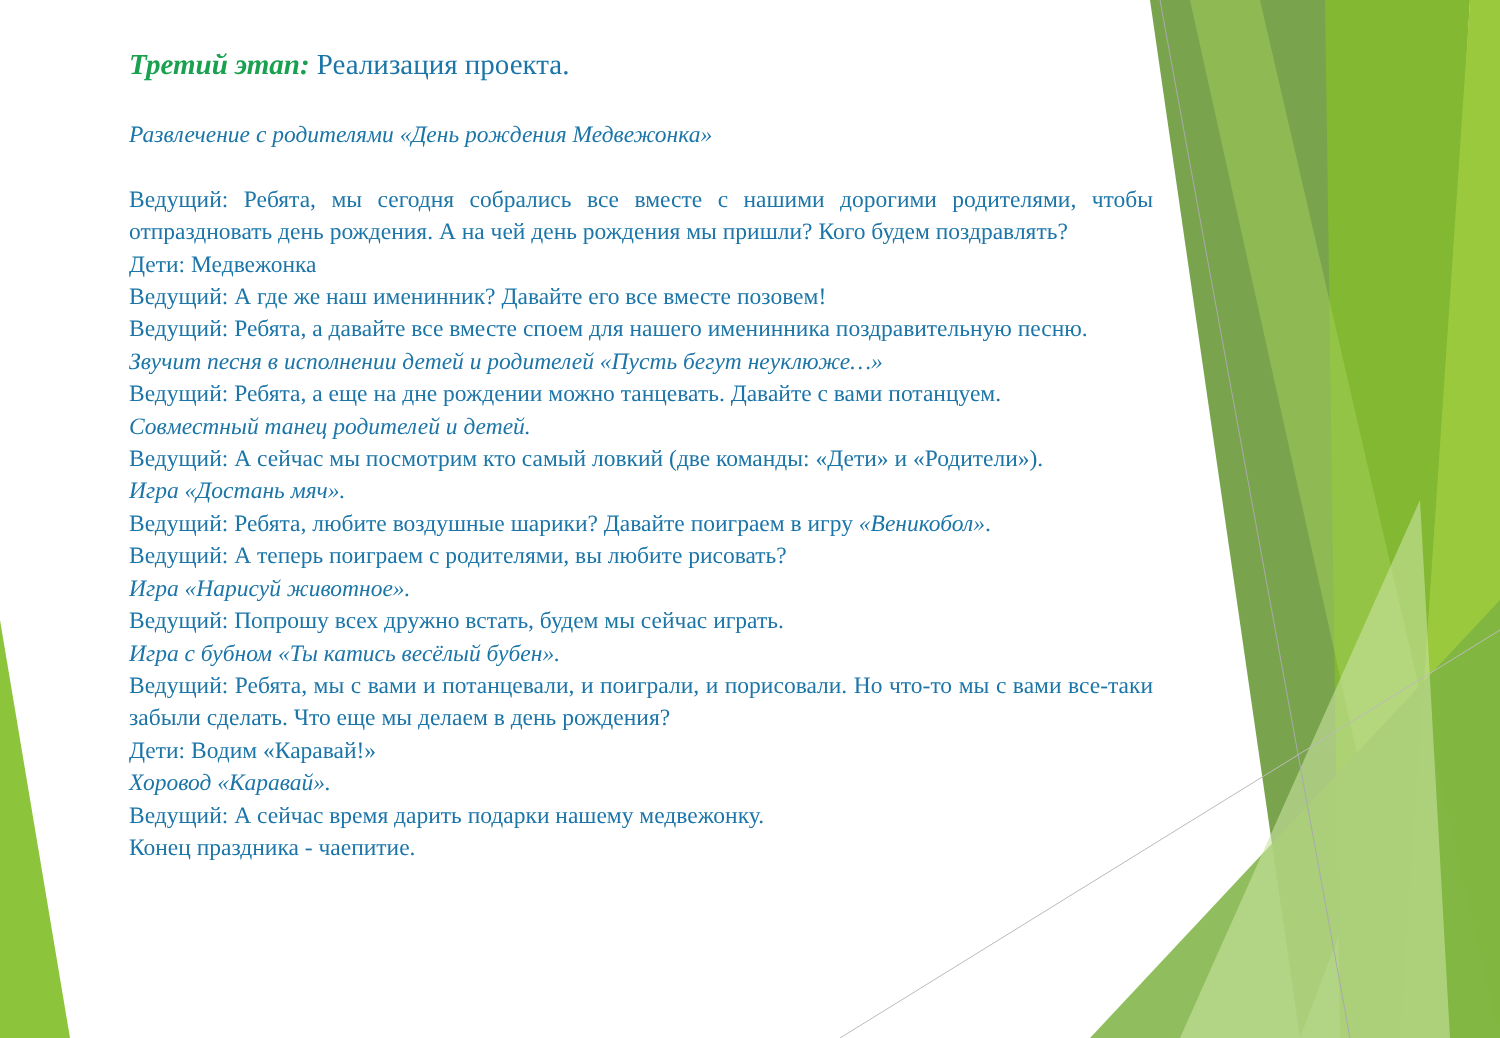Третий этап: Реализация проекта.
Развлечение с родителями «День рождения Медвежонка»
Ведущий: Ребята, мы сегодня собрались все вместе с нашими дорогими родителями, чтобы отпраздновать день рождения. А на чей день рождения мы пришли? Кого будем поздравлять?
Дети: Медвежонка
Ведущий: А где же наш именинник? Давайте его все вместе позовем!
Ведущий: Ребята, а давайте все вместе споем для нашего именинника поздравительную песню.
Звучит песня в исполнении детей и родителей «Пусть бегут неуклюже…»
Ведущий: Ребята, а еще на дне рождении можно танцевать. Давайте с вами потанцуем.
Совместный танец родителей и детей.
Ведущий: А сейчас мы посмотрим кто самый ловкий (две команды: «Дети» и «Родители»).
Игра «Достань мяч».
Ведущий: Ребята, любите воздушные шарики? Давайте поиграем в игру «Веникобол».
Ведущий: А теперь поиграем с родителями, вы любите рисовать?
Игра «Нарисуй животное».
Ведущий: Попрошу всех дружно встать, будем мы сейчас играть.
Игра с бубном «Ты катись весёлый бубен».
Ведущий: Ребята, мы с вами и потанцевали, и поиграли, и порисовали. Но что-то мы с вами все-таки забыли сделать. Что еще мы делаем в день рождения?
Дети: Водим «Каравай!»
Хоровод «Каравай».
Ведущий: А сейчас время дарить подарки нашему медвежонку.
Конец праздника - чаепитие.